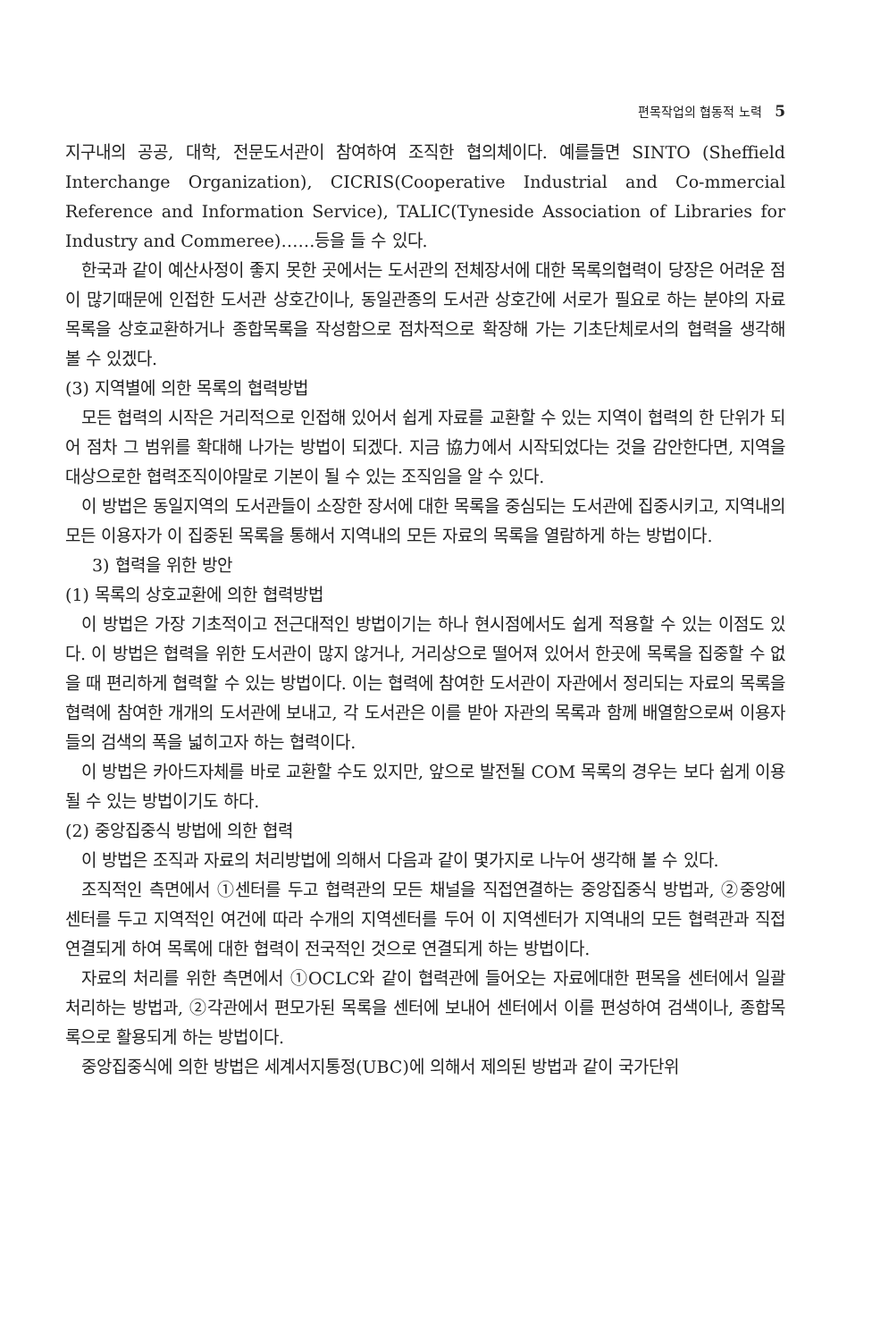편목작업의 협동적 노력 5
지구내의 공공, 대학, 전문도서관이 참여하여 조직한 협의체이다. 예를들면 SINTO (Sheffield Interchange Organization), CICRIS(Cooperative Industrial and Co-mmercial Reference and Information Service), TALIC(Tyneside Association of Libraries for Industry and Commeree)……등을 들 수 있다.
한국과 같이 예산사정이 좋지 못한 곳에서는 도서관의 전체장서에 대한 목록의협력이 당장은 어려운 점이 많기때문에 인접한 도서관 상호간이나, 동일관종의 도서관 상호간에 서로가 필요로 하는 분야의 자료목록을 상호교환하거나 종합목록을 작성함으로 점차적으로 확장해 가는 기초단체로서의 협력을 생각해 볼 수 있겠다.
(3) 지역별에 의한 목록의 협력방법
모든 협력의 시작은 거리적으로 인접해 있어서 쉽게 자료를 교환할 수 있는 지역이 협력의 한 단위가 되어 점차 그 범위를 확대해 나가는 방법이 되겠다. 지금 協力에서 시작되었다는 것을 감안한다면, 지역을 대상으로한 협력조직이야말로 기본이 될 수 있는 조직임을 알 수 있다.
이 방법은 동일지역의 도서관들이 소장한 장서에 대한 목록을 중심되는 도서관에 집중시키고, 지역내의 모든 이용자가 이 집중된 목록을 통해서 지역내의 모든 자료의 목록을 열람하게 하는 방법이다.
3) 협력을 위한 방안
(1) 목록의 상호교환에 의한 협력방법
이 방법은 가장 기초적이고 전근대적인 방법이기는 하나 현시점에서도 쉽게 적용할 수 있는 이점도 있다. 이 방법은 협력을 위한 도서관이 많지 않거나, 거리상으로 떨어져 있어서 한곳에 목록을 집중할 수 없을 때 편리하게 협력할 수 있는 방법이다. 이는 협력에 참여한 도서관이 자관에서 정리되는 자료의 목록을 협력에 참여한 개개의 도서관에 보내고, 각 도서관은 이를 받아 자관의 목록과 함께 배열함으로써 이용자들의 검색의 폭을 넓히고자 하는 협력이다.
이 방법은 카아드자체를 바로 교환할 수도 있지만, 앞으로 발전될 COM 목록의 경우는 보다 쉽게 이용될 수 있는 방법이기도 하다.
(2) 중앙집중식 방법에 의한 협력
이 방법은 조직과 자료의 처리방법에 의해서 다음과 같이 몇가지로 나누어 생각해 볼 수 있다.
조직적인 측면에서 ①센터를 두고 협력관의 모든 채널을 직접연결하는 중앙집중식 방법과, ②중앙에 센터를 두고 지역적인 여건에 따라 수개의 지역센터를 두어 이 지역센터가 지역내의 모든 협력관과 직접연결되게 하여 목록에 대한 협력이 전국적인 것으로 연결되게 하는 방법이다.
자료의 처리를 위한 측면에서 ①OCLC와 같이 협력관에 들어오는 자료에대한 편목을 센터에서 일괄처리하는 방법과, ②각관에서 편모가된 목록을 센터에 보내어 센터에서 이를 편성하여 검색이나, 종합목록으로 활용되게 하는 방법이다.
중앙집중식에 의한 방법은 세계서지통정(UBC)에 의해서 제의된 방법과 같이 국가단위